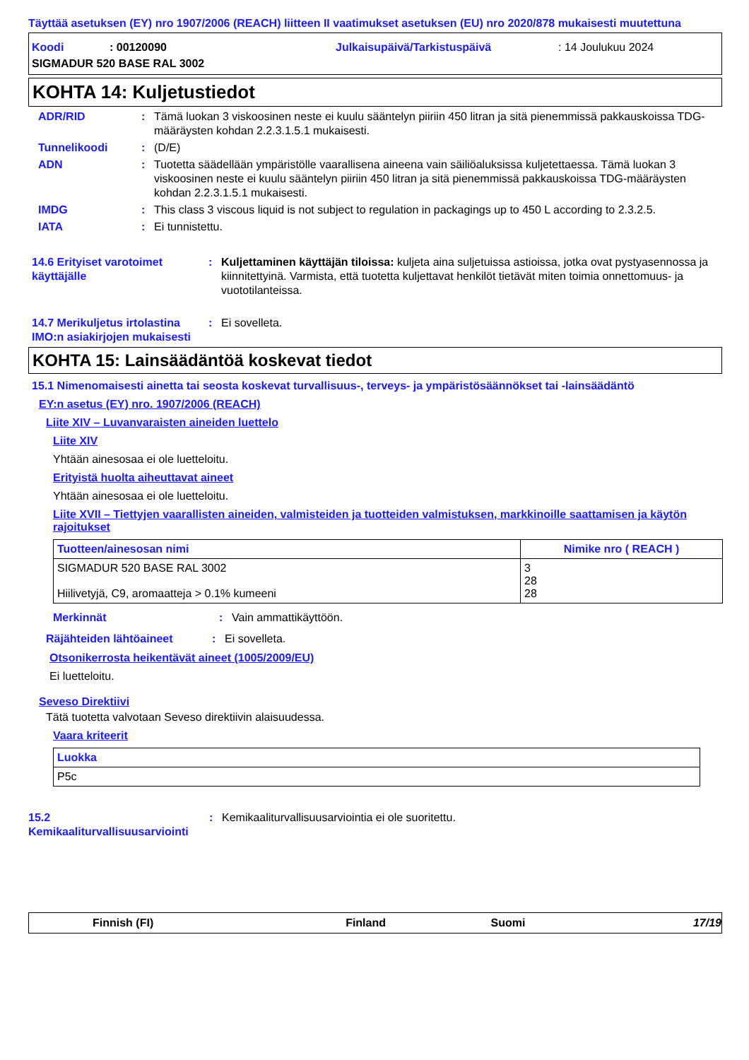Täyttää asetuksen (EY) nro 1907/2006 (REACH) liitteen II vaatimukset asetuksen (EU) nro 2020/878 mukaisesti muutettuna
Koodi: 00120090 Julkaisupäivä/Tarkistuspäivä: 14 Joulukuu 2024
SIGMADUR 520 BASE RAL 3002
KOHTA 14: Kuljetustiedot
ADR/RID: Tämä luokan 3 viskoosinen neste ei kuulu sääntelyn piiriin 450 litran ja sitä pienemmissä pakkauskoissa TDG-määräysten kohdan 2.2.3.1.5.1 mukaisesti.
Tunnelikoodi: (D/E)
ADN: Tuotetta säädellään ympäristölle vaarallisena aineena vain säiliöaluksissa kuljetettaessa. Tämä luokan 3 viskoosinen neste ei kuulu sääntelyn piiriin 450 litran ja sitä pienemmissä pakkauskoissa TDG-määräysten kohdan 2.2.3.1.5.1 mukaisesti.
IMDG: This class 3 viscous liquid is not subject to regulation in packagings up to 450 L according to 2.3.2.5.
IATA: Ei tunnistettu.
14.6 Erityiset varotoimet käyttäjälle: Kuljettaminen käyttäjän tiloissa: kuljeta aina suljetuissa astioissa, jotka ovat pystyasennossa ja kiinnitettyinä. Varmista, että tuotetta kuljettavat henkilöt tietävät miten toimia onnettomuus- ja vuototilanteissa.
14.7 Merikuljetus irtolastina IMO:n asiakirjojen mukaisesti: Ei sovelleta.
KOHTA 15: Lainsäädäntöä koskevat tiedot
15.1 Nimenomaisesti ainetta tai seosta koskevat turvallisuus-, terveys- ja ympäristösäännökset tai -lainsäädäntö
EY:n asetus (EY) nro. 1907/2006 (REACH)
Liite XIV – Luvanvaraisten aineiden luettelo
Liite XIV
Yhtään ainesosaa ei ole luetteloitu.
Erityistä huolta aiheuttavat aineet
Yhtään ainesosaa ei ole luetteloitu.
Liite XVII – Tiettyjen vaarallisten aineiden, valmisteiden ja tuotteiden valmistuksen, markkinoille saattamisen ja käytön rajoitukset
| Tuotteen/ainesosan nimi | Nimike nro ( REACH ) |
| --- | --- |
| SIGMADUR 520 BASE RAL 3002 Hiilivetyjä, C9, aromaatteja > 0.1% kumeeni | 3 28 28 |
Merkinnät: Vain ammattikäyttöön.
Räjähteiden lähtöaineet: Ei sovelleta.
Otsonikerrosta heikentävät aineet (1005/2009/EU)
Ei luetteloitu.
Seveso Direktiivi
Tätä tuotetta valvotaan Seveso direktiivin alaisuudessa.
Vaara kriteerit
| Luokka |
| --- |
| P5c |
15.2 Kemikaaliturvallisuusarviointi: Kemikaaliturvallisuusarviointia ei ole suoritettu.
Finnish (FI) Finland Suomi 17/19